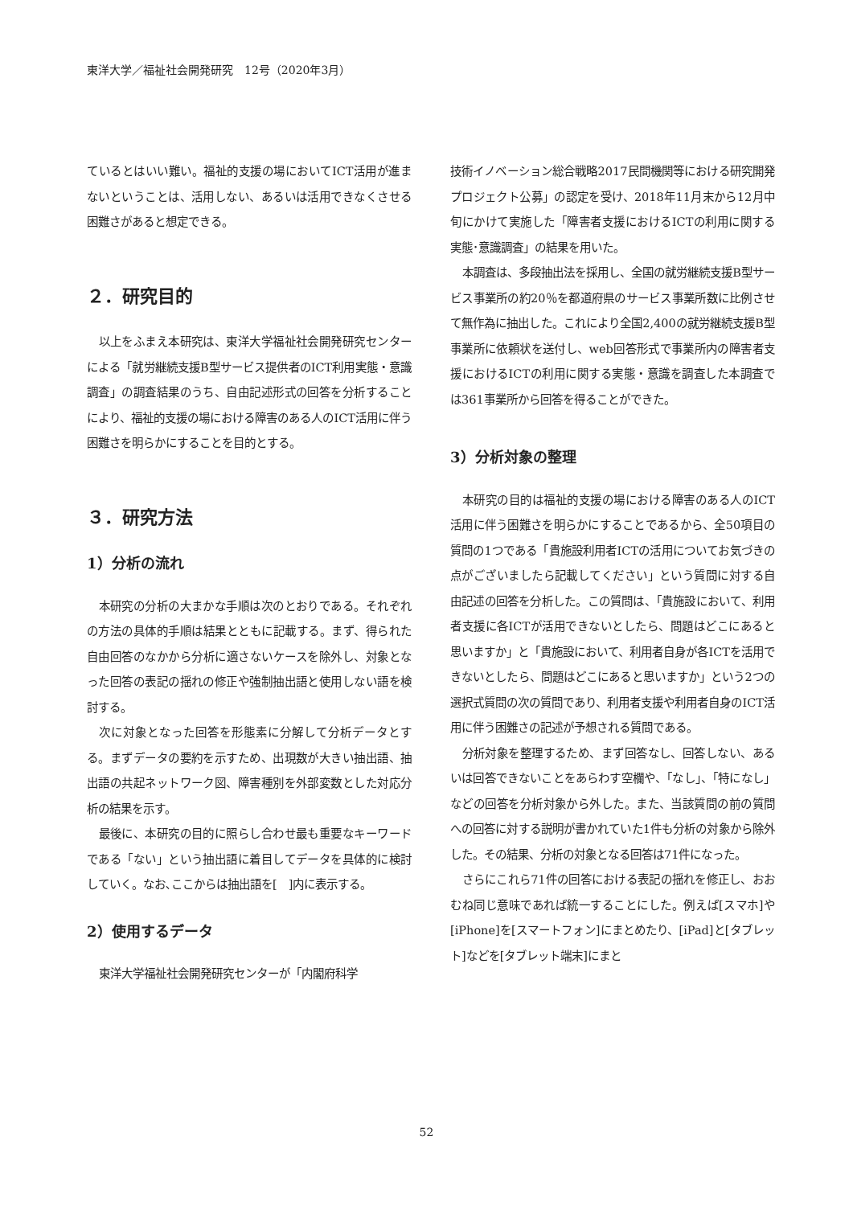東洋大学／福祉社会開発研究　12号（2020年3月）
ているとはいい難い。福祉的支援の場においてICT活用が進まないということは、活用しない、あるいは活用できなくさせる困難さがあると想定できる。
２．研究目的
以上をふまえ本研究は、東洋大学福祉社会開発研究センターによる「就労継続支援B型サービス提供者のICT利用実態・意識調査」の調査結果のうち、自由記述形式の回答を分析することにより、福祉的支援の場における障害のある人のICT活用に伴う困難さを明らかにすることを目的とする。
３．研究方法
1）分析の流れ
本研究の分析の大まかな手順は次のとおりである。それぞれの方法の具体的手順は結果とともに記載する。まず、得られた自由回答のなかから分析に適さないケースを除外し、対象となった回答の表記の揺れの修正や強制抽出語と使用しない語を検討する。
次に対象となった回答を形態素に分解して分析データとする。まずデータの要約を示すため、出現数が大きい抽出語、抽出語の共起ネットワーク図、障害種別を外部変数とした対応分析の結果を示す。
最後に、本研究の目的に照らし合わせ最も重要なキーワードである「ない」という抽出語に着目してデータを具体的に検討していく。なお､ここからは抽出語を[　]内に表示する。
2）使用するデータ
東洋大学福祉社会開発研究センターが「内閣府科学
技術イノベーション総合戦略2017民間機関等における研究開発プロジェクト公募」の認定を受け、2018年11月末から12月中旬にかけて実施した「障害者支援におけるICTの利用に関する実態･意識調査」の結果を用いた。
本調査は、多段抽出法を採用し、全国の就労継続支援B型サービス事業所の約20％を都道府県のサービス事業所数に比例させて無作為に抽出した。これにより全国2,400の就労継続支援B型事業所に依頼状を送付し、web回答形式で事業所内の障害者支援におけるICTの利用に関する実態・意識を調査した本調査では361事業所から回答を得ることができた。
3）分析対象の整理
本研究の目的は福祉的支援の場における障害のある人のICT活用に伴う困難さを明らかにすることであるから、全50項目の質問の1つである「貴施設利用者ICTの活用についてお気づきの点がございましたら記載してください」という質問に対する自由記述の回答を分析した。この質問は、「貴施設において、利用者支援に各ICTが活用できないとしたら、問題はどこにあると思いますか」と「貴施設において、利用者自身が各ICTを活用できないとしたら、問題はどこにあると思いますか」という2つの選択式質問の次の質問であり、利用者支援や利用者自身のICT活用に伴う困難さの記述が予想される質問である。
分析対象を整理するため、まず回答なし、回答しない、あるいは回答できないことをあらわす空欄や、「なし」、「特になし」などの回答を分析対象から外した。また、当該質問の前の質問への回答に対する説明が書かれていた1件も分析の対象から除外した。その結果、分析の対象となる回答は71件になった。
さらにこれら71件の回答における表記の揺れを修正し、おおむね同じ意味であれば統一することにした。例えば[スマホ]や[iPhone]を[スマートフォン]にまとめたり、[iPad]と[タブレット]などを[タブレット端末]にまと
52